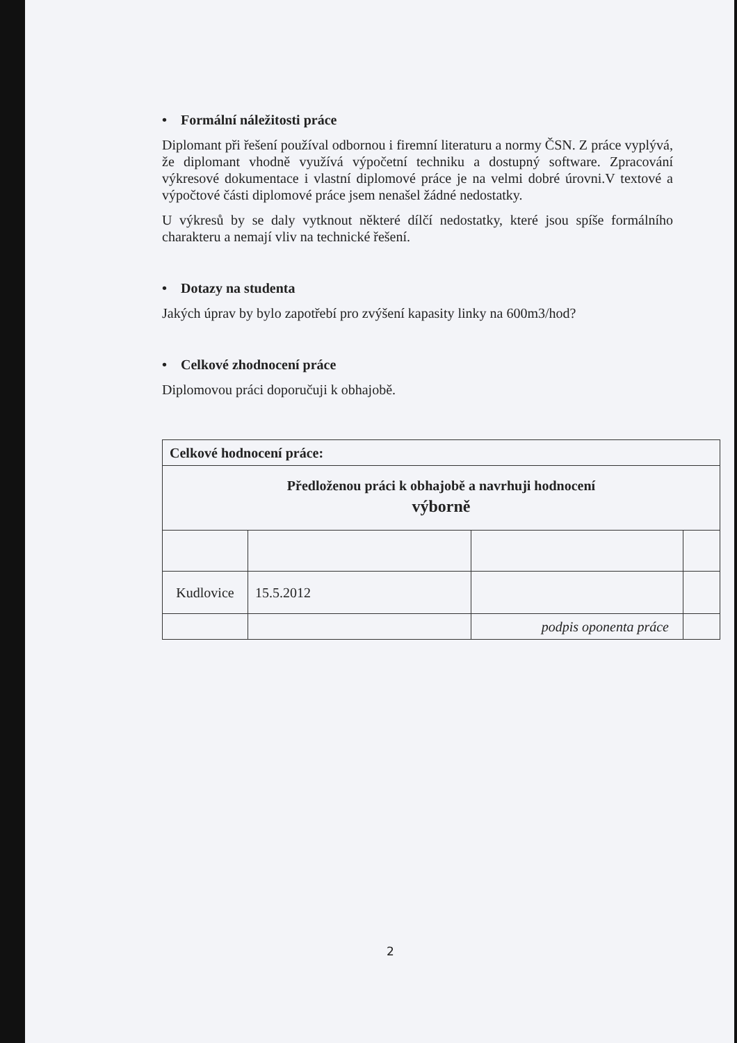• Formální náležitosti práce
Diplomant při řešení používal odbornou i firemní literaturu a normy ČSN. Z práce vyplývá, že diplomant vhodně využívá výpočetní techniku a dostupný software. Zpracování výkresové dokumentace i vlastní diplomové práce je na velmi dobré úrovni.V textové a výpočtové části diplomové práce jsem nenašel žádné nedostatky.
U výkresů by se daly vytknout některé dílčí nedostatky, které jsou spíše formálního charakteru a nemají vliv na technické řešení.
• Dotazy na studenta
Jakých úprav by bylo zapotřebí pro zvýšení kapasity linky na 600m3/hod?
• Celkové zhodnocení práce
Diplomovou práci doporučuji k obhajobě.
| Celkové hodnocení práce: | | | |
| Předloženou práci k obhajobě a navrhuji hodnocení výborně | | | |
| Kudlovice | 15.5.2012 | | |
| | | podpis oponenta práce | |
2